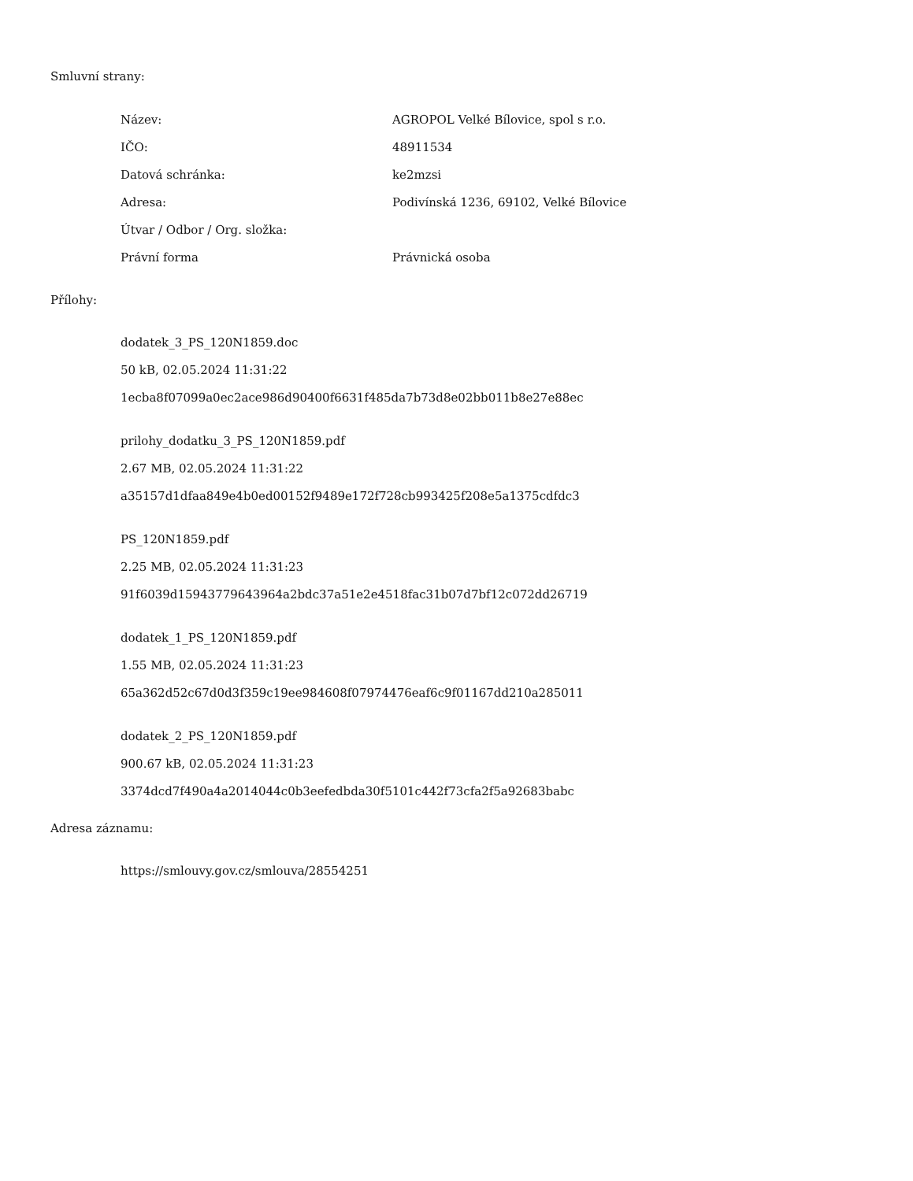Smluvní strany:
| Název: | AGROPOL Velké Bílovice, spol s r.o. |
| IČO: | 48911534 |
| Datová schránka: | ke2mzsi |
| Adresa: | Podivínská 1236, 69102, Velké Bílovice |
| Útvar / Odbor / Org. složka: | |
| Právní forma | Právnická osoba |
Přílohy:
dodatek_3_PS_120N1859.doc
50 kB, 02.05.2024 11:31:22
1ecba8f07099a0ec2ace986d90400f6631f485da7b73d8e02bb011b8e27e88ec
prilohy_dodatku_3_PS_120N1859.pdf
2.67 MB, 02.05.2024 11:31:22
a35157d1dfaa849e4b0ed00152f9489e172f728cb993425f208e5a1375cdfdc3
PS_120N1859.pdf
2.25 MB, 02.05.2024 11:31:23
91f6039d15943779643964a2bdc37a51e2e4518fac31b07d7bf12c072dd26719
dodatek_1_PS_120N1859.pdf
1.55 MB, 02.05.2024 11:31:23
65a362d52c67d0d3f359c19ee984608f07974476eaf6c9f01167dd210a285011
dodatek_2_PS_120N1859.pdf
900.67 kB, 02.05.2024 11:31:23
3374dcd7f490a4a2014044c0b3eefedbda30f5101c442f73cfa2f5a92683babc
Adresa záznamu:
https://smlouvy.gov.cz/smlouva/28554251